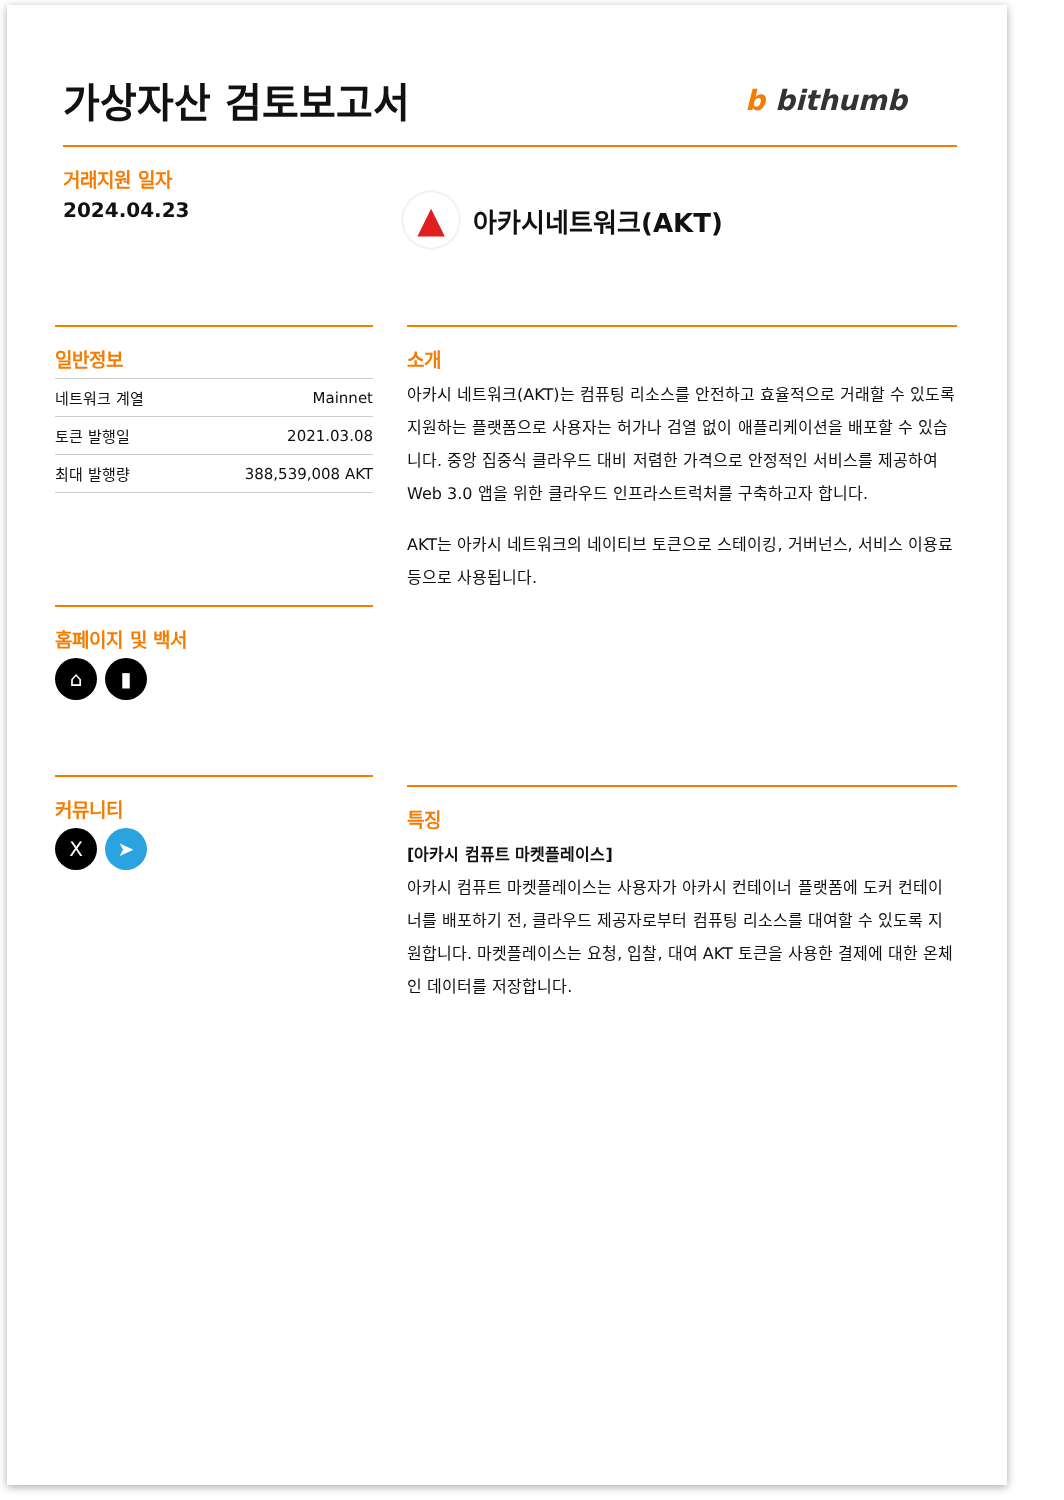가상자산 검토보고서
b bithumb
거래지원 일자
2024.04.23
▲
아카시네트워크(AKT)
일반정보
| 네트워크 계열 | Mainnet |
| 토큰 발행일 | 2021.03.08 |
| 최대 발행량 | 388,539,008 AKT |
홈페이지 및 백서
⌂ ▮
커뮤니티
X ➤
소개
아카시 네트워크(AKT)는 컴퓨팅 리소스를 안전하고 효율적으로 거래할 수 있도록 지원하는 플랫폼으로 사용자는 허가나 검열 없이 애플리케이션을 배포할 수 있습니다. 중앙 집중식 클라우드 대비 저렴한 가격으로 안정적인 서비스를 제공하여 Web 3.0 앱을 위한 클라우드 인프라스트럭처를 구축하고자 합니다.
AKT는 아카시 네트워크의 네이티브 토큰으로 스테이킹, 거버넌스, 서비스 이용료 등으로 사용됩니다.
특징
[아카시 컴퓨트 마켓플레이스]
아카시 컴퓨트 마켓플레이스는 사용자가 아카시 컨테이너 플랫폼에 도커 컨테이너를 배포하기 전, 클라우드 제공자로부터 컴퓨팅 리소스를 대여할 수 있도록 지원합니다. 마켓플레이스는 요청, 입찰, 대여 AKT 토큰을 사용한 결제에 대한 온체인 데이터를 저장합니다.